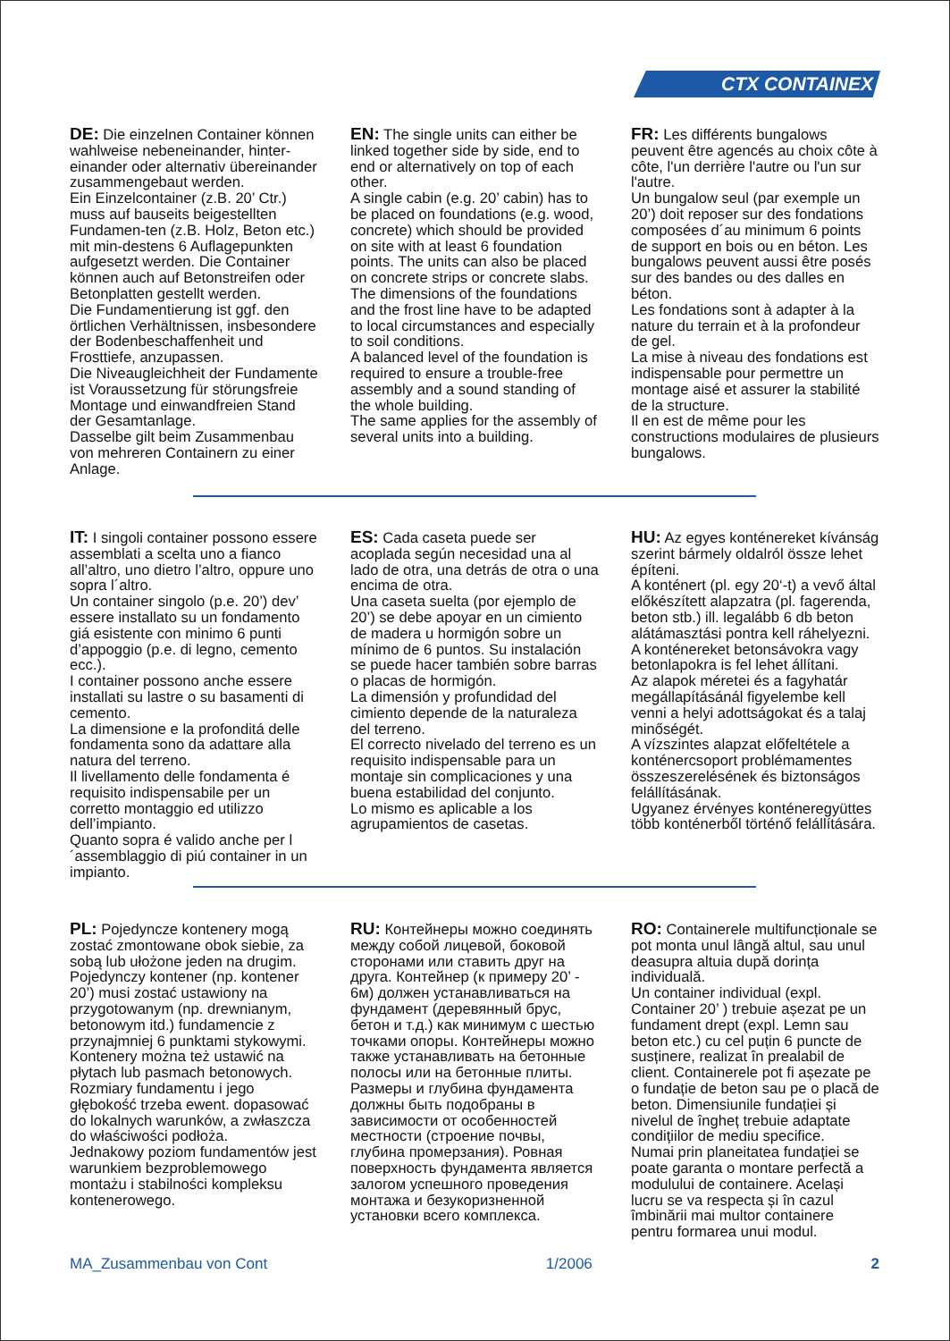CTX CONTAINEX
DE: Die einzelnen Container können wahlweise nebeneinander, hinter-einander oder alternativ übereinander zusammengebaut werden.
Ein Einzelcontainer (z.B. 20’ Ctr.) muss auf bauseits beigestellten Fundamen-ten (z.B. Holz, Beton etc.) mit min-destens 6 Auflagepunkten aufgesetzt werden. Die Container können auch auf Betonstreifen oder Betonplatten gestellt werden.
Die Fundamentierung ist ggf. den örtlichen Verhältnissen, insbesondere der Bodenbeschaffenheit und Frosttiefe, anzupassen.
Die Niveaugleichheit der Fundamente ist Voraussetzung für störungsfreie Montage und einwandfreien Stand der Gesamtanlage.
Dasselbe gilt beim Zusammenbau von mehreren Containern zu einer Anlage.
EN: The single units can either be linked together side by side, end to end or alternatively on top of each other.
A single cabin (e.g. 20’ cabin) has to be placed on foundations (e.g. wood, concrete) which should be provided on site with at least 6 foundation points. The units can also be placed on concrete strips or concrete slabs.
The dimensions of the foundations and the frost line have to be adapted to local circumstances and especially to soil conditions.
A balanced level of the foundation is required to ensure a trouble-free assembly and a sound standing of the whole building.
The same applies for the assembly of several units into a building.
FR: Les différents bungalows peuvent être agencés au choix côte à côte, l'un derrière l'autre ou l'un sur l'autre.
Un bungalow seul (par exemple un 20’) doit reposer sur des fondations composées d´au minimum 6 points de support en bois ou en béton. Les bungalows peuvent aussi être posés sur des bandes ou des dalles en béton.
Les fondations sont à adapter à la nature du terrain et à la profondeur de gel.
La mise à niveau des fondations est indispensable pour permettre un montage aisé et assurer la stabilité de la structure.
Il en est de même pour les constructions modulaires de plusieurs bungalows.
IT: I singoli container possono essere assemblati a scelta uno a fianco all’altro, uno dietro l’altro, oppure uno sopra l´altro.
Un container singolo (p.e. 20’) dev’ essere installato su un fondamento giá esistente con minimo 6 punti d’appoggio (p.e. di legno, cemento ecc.).
I container possono anche essere installati su lastre o su basamenti di cemento.
La dimensione e la profonditá delle fondamenta sono da adattare alla natura del terreno.
Il livellamento delle fondamenta é requisito indispensabile per un corretto montaggio ed utilizzo dell’impianto.
Quanto sopra é valido anche per l´assemblaggio di piú container in un impianto.
ES: Cada caseta puede ser acoplada según necesidad una al lado de otra, una detrás de otra o una encima de otra.
Una caseta suelta (por ejemplo de 20’) se debe apoyar en un cimiento de madera u hormigón sobre un mínimo de 6 puntos. Su instalación se puede hacer también sobre barras o placas de hormigón.
La dimensión y profundidad del cimiento depende de la naturaleza del terreno.
El correcto nivelado del terreno es un requisito indispensable para un montaje sin complicaciones y una buena estabilidad del conjunto.
Lo mismo es aplicable a los agrupamientos de casetas.
HU: Az egyes konténereket kívánság szerint bármely oldalról össze lehet építeni.
A konténert (pl. egy 20‘-t) a vevő által előkészített alapzatra (pl. fagerenda, beton stb.) ill. legalább 6 db beton alátámasztási pontra kell ráhelyezni. A konténereket betonsávokra vagy betonlapokra is fel lehet állítani.
Az alapok méretei és a fagyhatár megállapításánál figyelembe kell venni a helyi adottságokat és a talaj minőségét.
A vízszintes alapzat előfeltétele a konténercsoport problémamentes összeszerelésének és biztonságos felállításának.
Ugyanez érvényes konténeregyüttes több konténerből történő felállítására.
PL: Pojedyncze kontenery mogą zostać zmontowane obok siebie, za sobą lub ułożone jeden na drugim.
Pojedynczy kontener (np. kontener 20’) musi zostać ustawiony na przygotowanym (np. drewnianym, betonowym itd.) fundamencie z przynajmniej 6 punktami stykowymi. Kontenery można też ustawić na płytach lub pasmach betonowych.
Rozmiary fundamentu i jego głębokość trzeba ewent. dopasować do lokalnych warunków, a zwłaszcza do właściwości podłoża.
Jednakowy poziom fundamentów jest warunkiem bezproblemowego montażu i stabilności kompleksu kontenerowego.
RU: Контейнеры можно соединять между собой лицевой, боковой сторонами или ставить друг на друга. Контейнер (к примеру 20’ - 6м) должен устанавливаться на фундамент (деревянный брус, бетон и т.д.) как минимум с шестью точками опоры. Контейнеры можно также устанавливать на бетонные полосы или на бетонные плиты. Размеры и глубина фундамента должны быть подобраны в зависимости от особенностей местности (строение почвы, глубина промерзания). Ровная поверхность фундамента является залогом успешного проведения монтажа и безукоризненной установки всего комплекса.
RO: Containerele multifuncționale se pot monta unul lângă altul, sau unul deasupra altuia după dorința individuală.
Un container individual (expl. Container 20’ ) trebuie așezat pe un fundament drept (expl. Lemn sau beton etc.) cu cel puțin 6 puncte de susținere, realizat în prealabil de client. Containerele pot fi așezate pe o fundație de beton sau pe o placă de beton. Dimensiunile fundației și nivelul de îngheț trebuie adaptate condițiilor de mediu specifice.
Numai prin planeitatea fundației se poate garanta o montare perfectă a modulului de containere. Același lucru se va respecta și în cazul îmbinării mai multor containere pentru formarea unui modul.
MA_Zusammenbau von Cont 1/2006 2